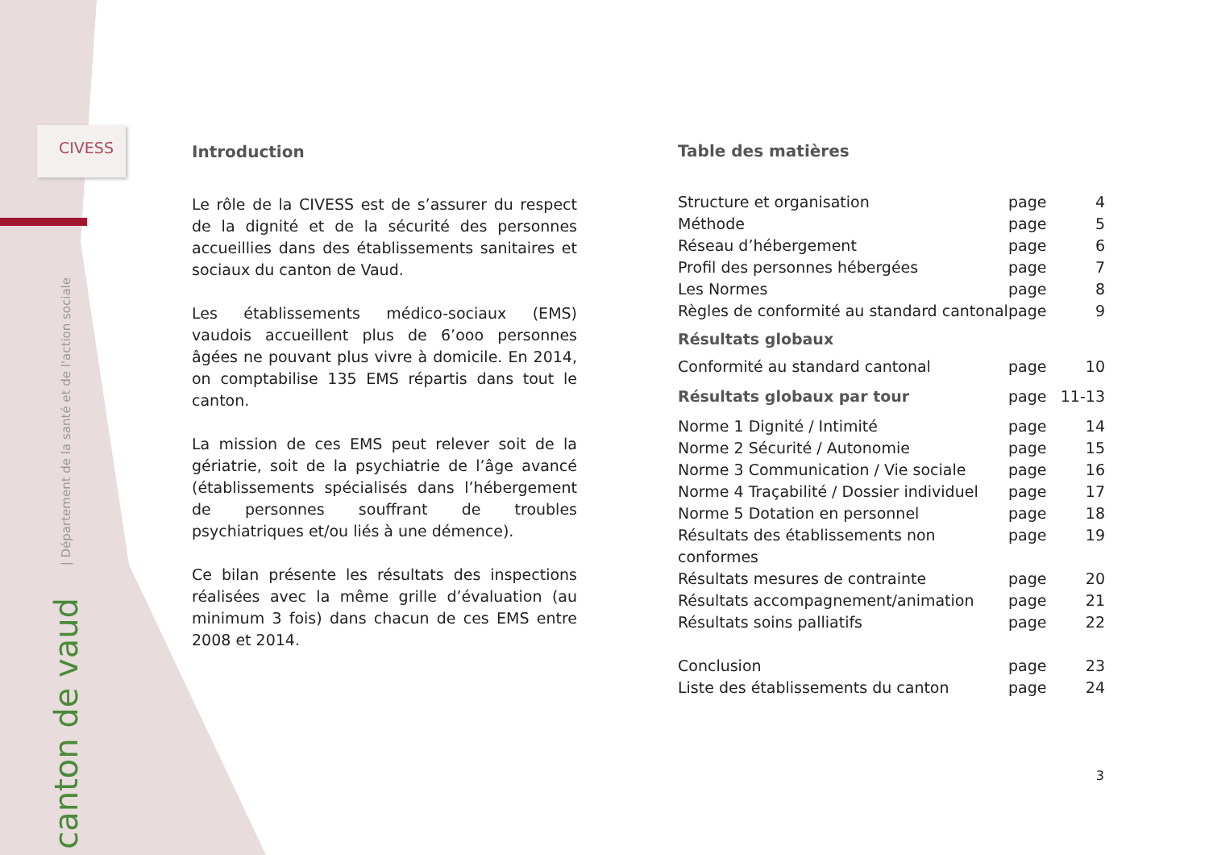CIVESS
| Département de la santé et de l'action sociale
canton de vaud
Introduction
Le rôle de la CIVESS est de s’assurer du respect de la dignité et de la sécurité des personnes accueillies dans des établissements sanitaires et sociaux du canton de Vaud.
Les établissements médico-sociaux (EMS) vaudois accueillent plus de 6’ooo personnes âgées ne pouvant plus vivre à domicile. En 2014, on comptabilise 135 EMS répartis dans tout le canton.
La mission de ces EMS peut relever soit de la gériatrie, soit de la psychiatrie de l’âge avancé (établissements spécialisés dans l’hébergement de personnes souffrant de troubles psychiatriques et/ou liés à une démence).
Ce bilan présente les résultats des inspections réalisées avec la même grille d’évaluation (au minimum 3 fois) dans chacun de ces EMS entre 2008 et 2014.
Table des matières
Structure et organisation page 4
Méthode page 5
Réseau d’hébergement page 6
Profil des personnes hébergées page 7
Les Normes page 8
Règles de conformité au standard cantonal page 9
Résultats globaux
Conformité au standard cantonal page 10
Résultats globaux par tour page 11-13
Norme 1 Dignité / Intimité page 14
Norme 2 Sécurité / Autonomie page 15
Norme 3 Communication / Vie sociale page 16
Norme 4 Traçabilité / Dossier individuel page 17
Norme 5 Dotation en personnel page 18
Résultats des établissements non conformes page 19
Résultats mesures de contrainte page 20
Résultats accompagnement/animation page 21
Résultats soins palliatifs page 22
Conclusion page 23
Liste des établissements du canton page 24
3